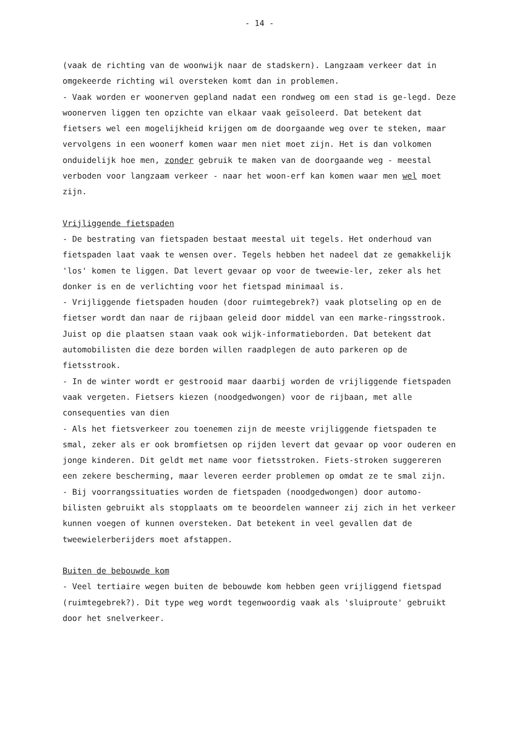- 14 -
(vaak de richting van de woonwijk naar de stadskern). Langzaam verkeer dat in omgekeerde richting wil oversteken komt dan in problemen.
- Vaak worden er woonerven gepland nadat een rondweg om een stad is ge-legd. Deze woonerven liggen ten opzichte van elkaar vaak geïsoleerd. Dat betekent dat fietsers wel een mogelijkheid krijgen om de doorgaande weg over te steken, maar vervolgens in een woonerf komen waar men niet moet zijn. Het is dan volkomen onduidelijk hoe men, zonder gebruik te maken van de doorgaande weg - meestal verboden voor langzaam verkeer - naar het woon-erf kan komen waar men wel moet zijn.
Vrijliggende fietspaden
- De bestrating van fietspaden bestaat meestal uit tegels. Het onderhoud van fietspaden laat vaak te wensen over. Tegels hebben het nadeel dat ze gemakkelijk 'los' komen te liggen. Dat levert gevaar op voor de tweewie-ler, zeker als het donker is en de verlichting voor het fietspad minimaal is.
- Vrijliggende fietspaden houden (door ruimtegebrek?) vaak plotseling op en de fietser wordt dan naar de rijbaan geleid door middel van een marke-ringsstrook. Juist op die plaatsen staan vaak ook wijk-informatieborden. Dat betekent dat automobilisten die deze borden willen raadplegen de auto parkeren op de fietsstrook.
- In de winter wordt er gestrooid maar daarbij worden de vrijliggende fietspaden vaak vergeten. Fietsers kiezen (noodgedwongen) voor de rijbaan, met alle consequenties van dien
- Als het fietsverkeer zou toenemen zijn de meeste vrijliggende fietspaden te smal, zeker als er ook bromfietsen op rijden levert dat gevaar op voor ouderen en jonge kinderen. Dit geldt met name voor fietsstroken. Fiets-stroken suggereren een zekere bescherming, maar leveren eerder problemen op omdat ze te smal zijn.
- Bij voorrangssituaties worden de fietspaden (noodgedwongen) door automo-bilisten gebruikt als stopplaats om te beoordelen wanneer zij zich in het verkeer kunnen voegen of kunnen oversteken. Dat betekent in veel gevallen dat de tweewielerberijders moet afstappen.
Buiten de bebouwde kom
- Veel tertiaire wegen buiten de bebouwde kom hebben geen vrijliggend fietspad (ruimtegebrek?). Dit type weg wordt tegenwoordig vaak als 'sluiproute' gebruikt door het snelverkeer.